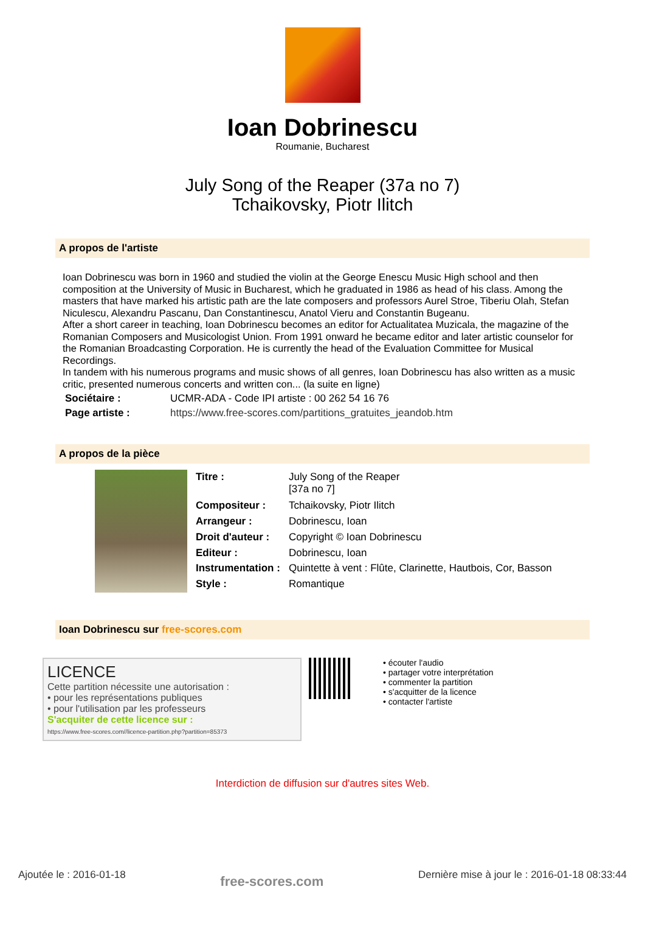Ioan Dobrinescu
Roumanie, Bucharest
July Song of the Reaper (37a no 7)
Tchaikovsky, Piotr Ilitch
A propos de l'artiste
Ioan Dobrinescu was born in 1960 and studied the violin at the George Enescu Music High school and then composition at the University of Music in Bucharest, which he graduated in 1986 as head of his class. Among the masters that have marked his artistic path are the late composers and professors Aurel Stroe, Tiberiu Olah, Stefan Niculescu, Alexandru Pascanu, Dan Constantinescu, Anatol Vieru and Constantin Bugeanu.
After a short career in teaching, Ioan Dobrinescu becomes an editor for Actualitatea Muzicala, the magazine of the Romanian Composers and Musicologist Union. From 1991 onward he became editor and later artistic counselor for the Romanian Broadcasting Corporation. He is currently the head of the Evaluation Committee for Musical Recordings.
In tandem with his numerous programs and music shows of all genres, Ioan Dobrinescu has also written as a music critic, presented numerous concerts and written con... (la suite en ligne)
| Sociétaire : | UCMR-ADA - Code IPI artiste : 00 262 54 16 76 |
| Page artiste : | https://www.free-scores.com/partitions_gratuites_jeandob.htm |
A propos de la pièce
| Titre : | July Song of the Reaper [37a no 7] |
| Compositeur : | Tchaikovsky, Piotr Ilitch |
| Arrangeur : | Dobrinescu, Ioan |
| Droit d'auteur : | Copyright © Ioan Dobrinescu |
| Editeur : | Dobrinescu, Ioan |
| Instrumentation : | Quintette à vent : Flûte, Clarinette, Hautbois, Cor, Basson |
| Style : | Romantique |
Ioan Dobrinescu sur free-scores.com
LICENCE
Cette partition nécessite une autorisation :
• pour les représentations publiques
• pour l'utilisation par les professeurs
S'acquiter de cette licence sur :
https://www.free-scores.com//licence-partition.php?partition=85373
• écouter l'audio
• partager votre interprétation
• commenter la partition
• s'acquitter de la licence
• contacter l'artiste
Interdiction de diffusion sur d'autres sites Web.
Ajoutée le : 2016-01-18 free-scores.com Dernière mise à jour le : 2016-01-18 08:33:44